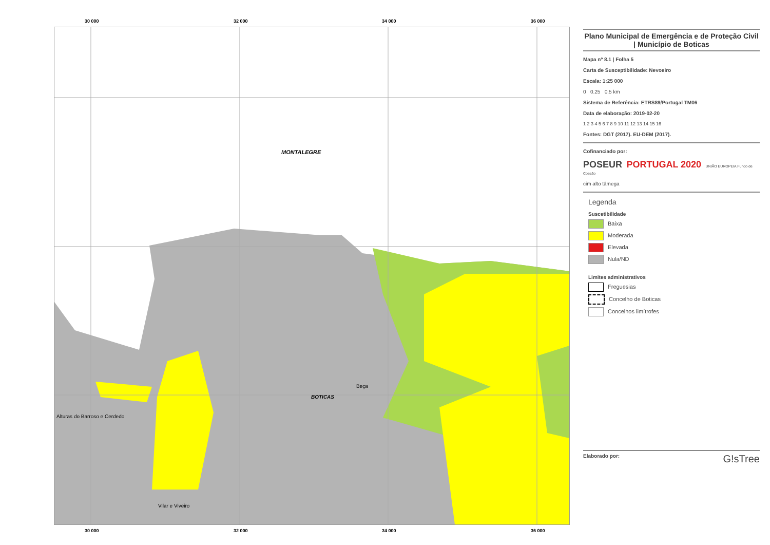30 000 32 000 34 000 36 000
MONTALEGRE
Beça
BOTICAS
Alturas do Barroso e Cerdedo
Vilar e Viveiro
30 000 32 000 34 000 36 000
Plano Municipal de Emergência e de Proteção Civil | Município de Boticas
Mapa nº 8.1 | Folha 5
Carta de Susceptibilidade: Nevoeiro
Escala: 1:25 000
0 0.25 0.5 km
Sistema de Referência: ETRS89/Portugal TM06
Data de elaboração: 2019-02-20
1 2 3 4 5 6 7 8 9 10 11 12 13 14 15 16
Fontes: DGT (2017). EU-DEM (2017).
Cofinanciado por:
POSEUR PORTUGAL 2020 UNIÃO EUROPEIA Fundo de Coesão
cim alto tâmega
Legenda
Suscetibilidade
Baixa
Moderada
Elevada
Nula/ND
Limites administrativos
Freguesias
Concelho de Boticas
Concelhos limítrofes
Elaborado por: G!sTree